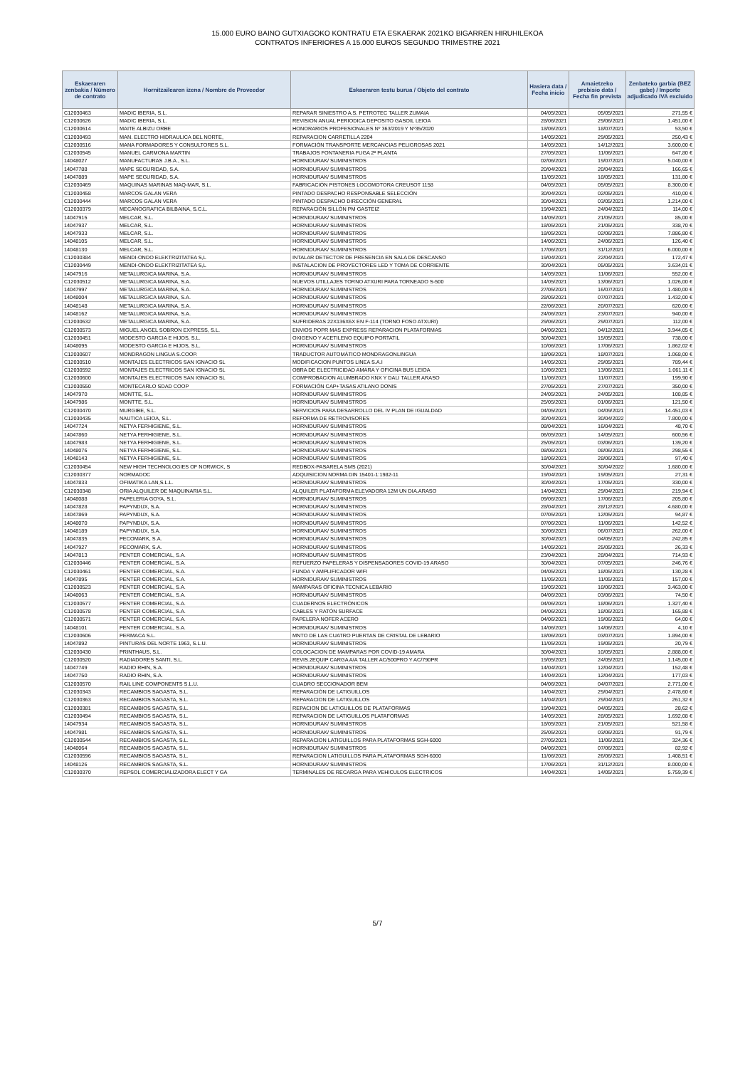15.000 EURO BAINO GUTXIAGOKO KONTRATU ETA ESKAERAK 2021KO BIGARREN HIRUHILEKOA
CONTRATOS INFERIORES A 15.000 EUROS SEGUNDO TRIMESTRE 2021
| Eskaeraren zenbakia / Número de contrato | Hornitzailearen izena / Nombre de Proveedor | Eskaeraren testu burua / Objeto del contrato | Hasiera data / Fecha inicio | Amaietzeko prebisio data / Fecha fin prevista | Zenbateko garbia (BEZ gabe) / Importe adjudicado IVA excluido |
| --- | --- | --- | --- | --- | --- |
| C12030463 | MADIC IBERIA, S.L. | REPARAR SINIESTRO A.S. PETROTEC TALLER ZUMAIA | 04/05/2021 | 05/05/2021 | 271,55 € |
| C12030626 | MADIC IBERIA, S.L. | REVISION ANUAL PERIODICA DEPOSITO GASOIL LEIOA | 28/06/2021 | 29/06/2021 | 1.451,00 € |
| C12030614 | MAITE ALBIZU ORBE | HONORARIOS PROFESIONALES Nº 363/2019 Y Nº35/2020 | 18/06/2021 | 18/07/2021 | 53,50 € |
| C12030493 | MAN. ELECTRO HIDRAULICA DEL NORTE, | REPARACION CARRETILLA 2204 | 14/05/2021 | 29/05/2021 | 250,43 € |
| C12030516 | MANA FORMADORES Y CONSULTORES S.L. | FORMACIÓN TRANSPORTE MERCANCIAS PELIGROSAS 2021 | 14/05/2021 | 14/12/2021 | 3.600,00 € |
| C12030545 | MANUEL CARMONA MARTIN | TRABAJOS FONTANERIA FUGA 2ª PLANTA | 27/05/2021 | 11/06/2021 | 647,80 € |
| 14048027 | MANUFACTURAS J.B.A., S.L. | HORNIDURAK/ SUMINISTROS | 02/06/2021 | 19/07/2021 | 5.040,00 € |
| 14047788 | MAPE SEGURIDAD, S.A. | HORNIDURAK/ SUMINISTROS | 20/04/2021 | 20/04/2021 | 166,65 € |
| 14047889 | MAPE SEGURIDAD, S.A. | HORNIDURAK/ SUMINISTROS | 11/05/2021 | 18/05/2021 | 131,80 € |
| C12030469 | MAQUINAS MARINAS MAQ-MAR, S.L. | FABRICACIÓN PISTONES LOCOMOTORA CREUSOT 1158 | 04/05/2021 | 05/05/2021 | 8.300,00 € |
| C12030458 | MARCOS GALAN VERA | PINTADO DESPACHO RESPONSABLE SELECCIÓN | 30/04/2021 | 02/05/2021 | 410,00 € |
| C12030444 | MARCOS GALAN VERA | PINTADO DESPACHO DIRECCIÓN GENERAL | 30/04/2021 | 03/05/2021 | 1.214,00 € |
| C12030379 | MECANOGRAFICA BILBAINA, S.C.L. | REPARACIÓN SILLÓN PM GASTEIZ | 19/04/2021 | 24/04/2021 | 114,00 € |
| 14047915 | MELCAR, S.L. | HORNIDURAK/ SUMINISTROS | 14/05/2021 | 21/05/2021 | 85,00 € |
| 14047937 | MELCAR, S.L. | HORNIDURAK/ SUMINISTROS | 18/05/2021 | 21/05/2021 | 338,70 € |
| 14047933 | MELCAR, S.L. | HORNIDURAK/ SUMINISTROS | 18/05/2021 | 02/06/2021 | 7.886,80 € |
| 14048105 | MELCAR, S.L. | HORNIDURAK/ SUMINISTROS | 14/06/2021 | 24/06/2021 | 126,40 € |
| 14048130 | MELCAR, S.L. | HORNIDURAK/ SUMINISTROS | 17/06/2021 | 31/12/2021 | 6.000,00 € |
| C12030384 | MENDI-ONDO ELEKTRIZITATEA S,L | INTALAR DETECTOR DE PRESENCIA EN SALA DE DESCANSO | 19/04/2021 | 22/04/2021 | 172,47 € |
| C12030449 | MENDI-ONDO ELEKTRIZITATEA S,L | INSTALACION DE PROYECTORES LED Y TOMA DE CORRIENTE | 30/04/2021 | 05/05/2021 | 3.634,01 € |
| 14047916 | METALURGICA MARINA, S.A. | HORNIDURAK/ SUMINISTROS | 14/05/2021 | 11/06/2021 | 552,00 € |
| C12030512 | METALURGICA MARINA, S.A. | NUEVOS UTILLAJES TORNO ATXURI PARA TORNEADO S-500 | 14/05/2021 | 13/06/2021 | 1.026,00 € |
| 14047997 | METALURGICA MARINA, S.A. | HORNIDURAK/ SUMINISTROS | 27/05/2021 | 16/07/2021 | 1.480,00 € |
| 14048004 | METALURGICA MARINA, S.A. | HORNIDURAK/ SUMINISTROS | 28/05/2021 | 07/07/2021 | 1.432,00 € |
| 14048148 | METALURGICA MARINA, S.A. | HORNIDURAK/ SUMINISTROS | 22/06/2021 | 20/07/2021 | 620,00 € |
| 14048162 | METALURGICA MARINA, S.A. | HORNIDURAK/ SUMINISTROS | 24/06/2021 | 23/07/2021 | 940,00 € |
| C12030632 | METALURGICA MARINA, S.A. | SUFRIDERAS 22X136X6X EN F-114 (TORNO FOSO ATXURI) | 29/06/2021 | 29/07/2021 | 112,00 € |
| C12030573 | MIGUEL ANGEL SOBRON EXPRESS, S.L. | ENVIOS POPR MAS EXPRESS REPARACION PLATAFORMAS | 04/06/2021 | 04/12/2021 | 3.944,05 € |
| C12030451 | MODESTO GARCIA E HIJOS, S.L. | OXIGENO Y ACETILENO EQUIPO PORTATIL | 30/04/2021 | 15/05/2021 | 738,00 € |
| 14048095 | MODESTO GARCIA E HIJOS, S.L. | HORNIDURAK/ SUMINISTROS | 10/06/2021 | 17/06/2021 | 1.862,02 € |
| C12030607 | MONDRAGON LINGUA S.COOP. | TRADUCTOR AUTOMÁTICO MONDRAGONLINGUA | 18/06/2021 | 18/07/2021 | 1.068,00 € |
| C12030510 | MONTAJES ELECTRICOS SAN IGNACIO SL | MODIFICACION PUNTOS LINEA S.A.I | 14/05/2021 | 29/05/2021 | 789,44 € |
| C12030592 | MONTAJES ELECTRICOS SAN IGNACIO SL | OBRA DE ELECTRICIDAD AMARA Y OFICINA BUS LEIOA | 10/06/2021 | 13/06/2021 | 1.061,11 € |
| C12030600 | MONTAJES ELECTRICOS SAN IGNACIO SL | COMPROBACION ALUMBRADO KNX Y DALI TALLER ARASO | 11/06/2021 | 11/07/2021 | 199,90 € |
| C12030550 | MONTECARLO SDAD COOP | FORMACIÓN CAP+TASAS ATILANO DONIS | 27/05/2021 | 27/07/2021 | 350,00 € |
| 14047970 | MONTTE, S.L. | HORNIDURAK/ SUMINISTROS | 24/05/2021 | 24/05/2021 | 108,85 € |
| 14047986 | MONTTE, S.L. | HORNIDURAK/ SUMINISTROS | 25/05/2021 | 01/06/2021 | 121,50 € |
| C12030470 | MURGIBE, S.L. | SERVICIOS PARA DESARROLLO DEL IV PLAN DE IGUALDAD | 04/05/2021 | 04/09/2021 | 14.451,03 € |
| C12030435 | NAUTICA LEIOA, S.L. | REFORMA DE RETROVISORES | 30/04/2021 | 30/04/2022 | 7.800,00 € |
| 14047724 | NETYA FERHIGIENE, S.L. | HORNIDURAK/ SUMINISTROS | 08/04/2021 | 16/04/2021 | 48,70 € |
| 14047860 | NETYA FERHIGIENE, S.L. | HORNIDURAK/ SUMINISTROS | 06/05/2021 | 14/05/2021 | 600,56 € |
| 14047983 | NETYA FERHIGIENE, S.L. | HORNIDURAK/ SUMINISTROS | 25/05/2021 | 03/06/2021 | 139,20 € |
| 14048076 | NETYA FERHIGIENE, S.L. | HORNIDURAK/ SUMINISTROS | 08/06/2021 | 08/06/2021 | 298,55 € |
| 14048143 | NETYA FERHIGIENE, S.L. | HORNIDURAK/ SUMINISTROS | 18/06/2021 | 28/06/2021 | 97,40 € |
| C12030454 | NEW HIGH TECHNOLOGIES OF NORWICK, S | REDBOX-PASARELA SMS (2021) | 30/04/2021 | 30/04/2022 | 1.680,00 € |
| C12030377 | NORMADOC | ADQUISICION NORMA DIN 15401-1:1982-11 | 19/04/2021 | 19/05/2021 | 27,31 € |
| 14047833 | OFIMATIKA LAN,S.L.L. | HORNIDURAK/ SUMINISTROS | 30/04/2021 | 17/05/2021 | 330,00 € |
| C12030348 | ORIA ALQUILER DE MAQUINARIA S.L. | ALQUILER PLATAFORMA ELEVADORA 12M UN DIA.ARASO | 14/04/2021 | 29/04/2021 | 219,94 € |
| 14048088 | PAPELERIA GOYA, S.L. | HORNIDURAK/ SUMINISTROS | 09/06/2021 | 17/06/2021 | 205,80 € |
| 14047828 | PAPYNDUX, S.A. | HORNIDURAK/ SUMINISTROS | 28/04/2021 | 28/12/2021 | 4.680,00 € |
| 14047869 | PAPYNDUX, S.A. | HORNIDURAK/ SUMINISTROS | 07/05/2021 | 12/05/2021 | 94,87 € |
| 14048070 | PAPYNDUX, S.A. | HORNIDURAK/ SUMINISTROS | 07/06/2021 | 11/06/2021 | 142,52 € |
| 14048189 | PAPYNDUX, S.A. | HORNIDURAK/ SUMINISTROS | 30/06/2021 | 06/07/2021 | 262,00 € |
| 14047835 | PECOMARK, S.A. | HORNIDURAK/ SUMINISTROS | 30/04/2021 | 04/05/2021 | 242,85 € |
| 14047927 | PECOMARK, S.A. | HORNIDURAK/ SUMINISTROS | 14/05/2021 | 25/05/2021 | 26,33 € |
| 14047813 | PENTER COMERCIAL, S.A. | HORNIDURAK/ SUMINISTROS | 23/04/2021 | 28/04/2021 | 714,93 € |
| C12030446 | PENTER COMERCIAL, S.A. | REFUERZO PAPELERAS Y DISPENSADORES COVID-19 ARASO | 30/04/2021 | 07/05/2021 | 246,76 € |
| C12030461 | PENTER COMERCIAL, S.A. | FUNDA Y AMPLIFICADOR WIFI | 04/05/2021 | 18/05/2021 | 130,28 € |
| 14047895 | PENTER COMERCIAL, S.A. | HORNIDURAK/ SUMINISTROS | 11/05/2021 | 11/05/2021 | 157,00 € |
| C12030523 | PENTER COMERCIAL, S.A. | MAMPARAS OFICINA TECNICA LEBARIO | 19/05/2021 | 18/06/2021 | 3.463,00 € |
| 14048063 | PENTER COMERCIAL, S.A. | HORNIDURAK/ SUMINISTROS | 04/06/2021 | 03/06/2021 | 74,50 € |
| C12030577 | PENTER COMERCIAL, S.A. | CUADERNOS ELECTRÓNICOS | 04/06/2021 | 18/06/2021 | 1.327,40 € |
| C12030578 | PENTER COMERCIAL, S.A. | CABLES Y RATÓN SURFACE | 04/06/2021 | 18/06/2021 | 165,88 € |
| C12030571 | PENTER COMERCIAL, S.A. | PAPELERA NOFER ACERO | 04/06/2021 | 19/06/2021 | 64,00 € |
| 14048101 | PENTER COMERCIAL, S.A. | HORNIDURAK/ SUMINISTROS | 14/06/2021 | 14/06/2021 | 4,10 € |
| C12030606 | PERMACA S.L. | MNTO DE LAS CUATRO PUERTAS DE CRISTAL DE LEBARIO | 18/06/2021 | 03/07/2021 | 1.894,00 € |
| 14047892 | PINTURAS DEL NORTE 1963, S.L.U. | HORNIDURAK/ SUMINISTROS | 11/05/2021 | 19/05/2021 | 20,79 € |
| C12030430 | PRINTHAUS, S.L. | COLOCACION DE MAMPARAS POR COVID-19 AMARA | 30/04/2021 | 10/05/2021 | 2.888,00 € |
| C12030520 | RADIADORES SANTI, S.L. | REVIS.2EQUIP CARGA A/A TALLER AC/500PRO Y AC/790PR | 19/05/2021 | 24/05/2021 | 1.145,00 € |
| 14047749 | RADIO RHIN, S.A. | HORNIDURAK/ SUMINISTROS | 14/04/2021 | 12/04/2021 | 152,48 € |
| 14047750 | RADIO RHIN, S.A. | HORNIDURAK/ SUMINISTROS | 14/04/2021 | 12/04/2021 | 177,03 € |
| C12030570 | RAIL LINE COMPONENTS S.L.U. | CUADRO SECCIONADOR BEM | 04/06/2021 | 04/07/2021 | 2.771,00 € |
| C12030343 | RECAMBIOS SAGASTA, S.L. | REPARACIÓN DE LATIGUILLOS | 14/04/2021 | 29/04/2021 | 2.478,60 € |
| C12030363 | RECAMBIOS SAGASTA, S.L. | REPARACION DE LATIGUILLOS | 14/04/2021 | 29/04/2021 | 261,32 € |
| C12030381 | RECAMBIOS SAGASTA, S.L. | REPACION DE LATIGUILLOS DE PLATAFORMAS | 19/04/2021 | 04/05/2021 | 28,62 € |
| C12030494 | RECAMBIOS SAGASTA, S.L. | REPARACION DE LATIGUILLOS PLATAFORMAS | 14/05/2021 | 28/05/2021 | 1.692,08 € |
| 14047934 | RECAMBIOS SAGASTA, S.L. | HORNIDURAK/ SUMINISTROS | 18/05/2021 | 21/05/2021 | 521,58 € |
| 14047981 | RECAMBIOS SAGASTA, S.L. | HORNIDURAK/ SUMINISTROS | 25/05/2021 | 03/06/2021 | 91,79 € |
| C12030544 | RECAMBIOS SAGASTA, S.L. | REPARACION LATIGUILLOS PARA PLATAFORMAS SGH-6000 | 27/05/2021 | 11/06/2021 | 324,36 € |
| 14048064 | RECAMBIOS SAGASTA, S.L. | HORNIDURAK/ SUMINISTROS | 04/06/2021 | 07/06/2021 | 82,92 € |
| C12030596 | RECAMBIOS SAGASTA, S.L. | REPARACION LATIGUILLOS PARA PLATAFORMAS SGH-6000 | 11/06/2021 | 26/06/2021 | 1.408,51 € |
| 14048126 | RECAMBIOS SAGASTA, S.L. | HORNIDURAK/ SUMINISTROS | 17/06/2021 | 31/12/2021 | 8.000,00 € |
| C12030370 | REPSOL COMERCIALIZADORA ELECT Y GA | TERMINALES DE RECARGA PARA VEHICULOS ELECTRICOS | 14/04/2021 | 14/05/2021 | 5.759,39 € |
5/7